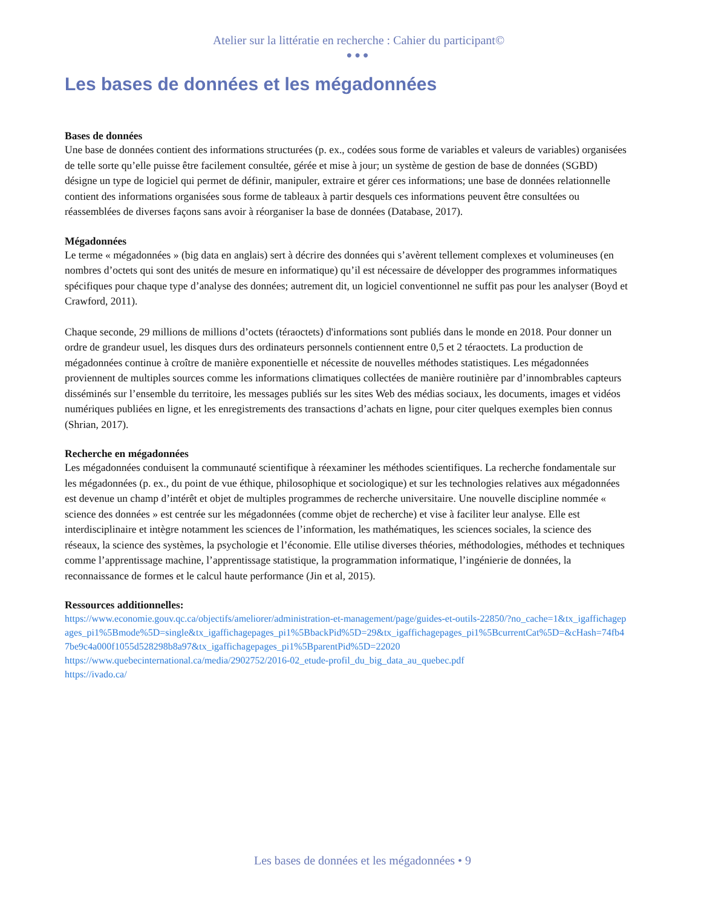Atelier sur la littératie en recherche : Cahier du participant©
●●●
Les bases de données et les mégadonnées
Bases de données
Une base de données contient des informations structurées (p. ex., codées sous forme de variables et valeurs de variables) organisées de telle sorte qu’elle puisse être facilement consultée, gérée et mise à jour; un système de gestion de base de données (SGBD) désigne un type de logiciel qui permet de définir, manipuler, extraire et gérer ces informations; une base de données relationnelle contient des informations organisées sous forme de tableaux à partir desquels ces informations peuvent être consultées ou réassemblées de diverses façons sans avoir à réorganiser la base de données (Database, 2017).
Mégadonnées
Le terme « mégadonnées » (big data en anglais) sert à décrire des données qui s’avèrent tellement complexes et volumineuses (en nombres d’octets qui sont des unités de mesure en informatique) qu’il est nécessaire de développer des programmes informatiques spécifiques pour chaque type d’analyse des données; autrement dit, un logiciel conventionnel ne suffit pas pour les analyser (Boyd et Crawford, 2011).
Chaque seconde, 29 millions de millions d’octets (téraoctets) d'informations sont publiés dans le monde en 2018. Pour donner un ordre de grandeur usuel, les disques durs des ordinateurs personnels contiennent entre 0,5 et 2 téraoctets. La production de mégadonnées continue à croître de manière exponentielle et nécessite de nouvelles méthodes statistiques. Les mégadonnées proviennent de multiples sources comme les informations climatiques collectées de manière routinière par d’innombrables capteurs disséminés sur l’ensemble du territoire, les messages publiés sur les sites Web des médias sociaux, les documents, images et vidéos numériques publiées en ligne, et les enregistrements des transactions d’achats en ligne, pour citer quelques exemples bien connus (Shrian, 2017).
Recherche en mégadonnées
Les mégadonnées conduisent la communauté scientifique à réexaminer les méthodes scientifiques. La recherche fondamentale sur les mégadonnées (p. ex., du point de vue éthique, philosophique et sociologique) et sur les technologies relatives aux mégadonnées est devenue un champ d’intérêt et objet de multiples programmes de recherche universitaire. Une nouvelle discipline nommée « science des données » est centrée sur les mégadonnées (comme objet de recherche) et vise à faciliter leur analyse. Elle est interdisciplinaire et intègre notamment les sciences de l’information, les mathématiques, les sciences sociales, la science des réseaux, la science des systèmes, la psychologie et l’économie. Elle utilise diverses théories, méthodologies, méthodes et techniques comme l’apprentissage machine, l’apprentissage statistique, la programmation informatique, l’ingénierie de données, la reconnaissance de formes et le calcul haute performance (Jin et al, 2015).
Ressources additionnelles:
https://www.economie.gouv.qc.ca/objectifs/ameliorer/administration-et-management/page/guides-et-outils-22850/?no_cache=1&tx_igaffichagepages_pi1%5Bmode%5D=single&tx_igaffichagepages_pi1%5BbackPid%5D=29&tx_igaffichagepages_pi1%5BcurrentCat%5D=&cHash=74fb47be9c4a000f1055d528298b8a97&tx_igaffichagepages_pi1%5BparentPid%5D=22020
https://www.quebecinternational.ca/media/2902752/2016-02_etude-profil_du_big_data_au_quebec.pdf
https://ivado.ca/
Les bases de données et les mégadonnées • 9